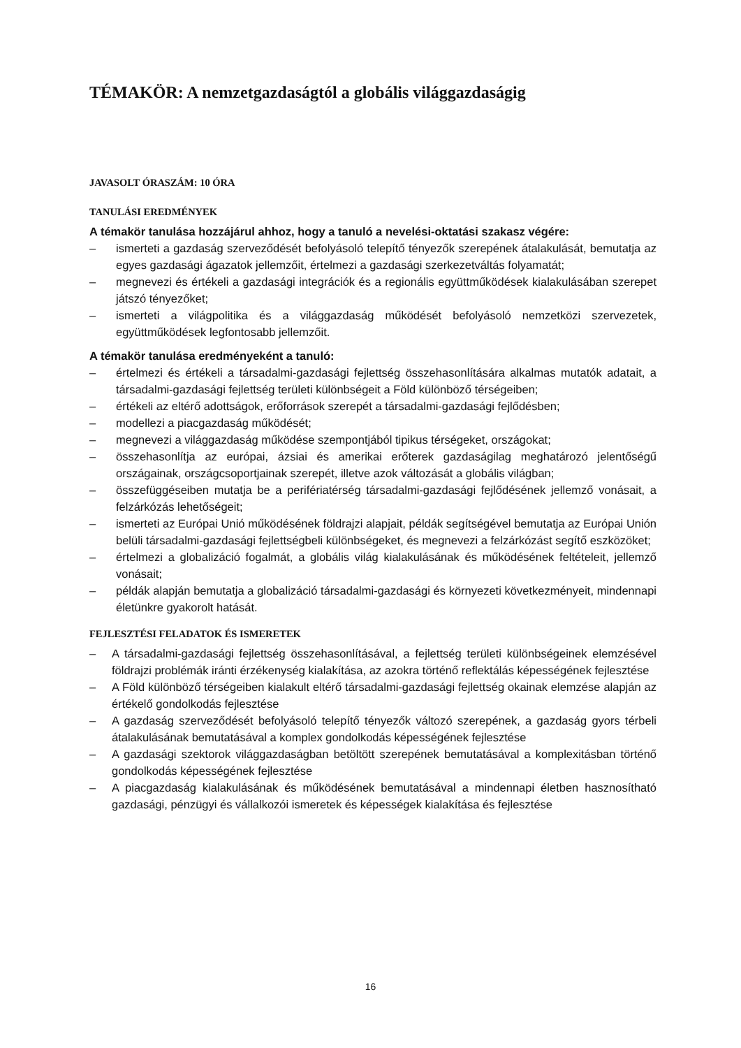TÉMAKÖR: A nemzetgazdaságtól a globális világgazdaságig
JAVASOLT ÓRASZÁM: 10 ÓRA
TANULÁSI EREDMÉNYEK
A témakör tanulása hozzájárul ahhoz, hogy a tanuló a nevelési-oktatási szakasz végére:
– ismerteti a gazdaság szerveződését befolyásoló telepítő tényezők szerepének átalakulását, bemutatja az egyes gazdasági ágazatok jellemzőit, értelmezi a gazdasági szerkezetváltás folyamatát;
– megnevezi és értékeli a gazdasági integrációk és a regionális együttműködések kialakulásában szerepet játszó tényezőket;
– ismerteti a világpolitika és a világgazdaság működését befolyásoló nemzetközi szervezetek, együttműködések legfontosabb jellemzőit.
A témakör tanulása eredményeként a tanuló:
– értelmezi és értékeli a társadalmi-gazdasági fejlettség összehasonlítására alkalmas mutatók adatait, a társadalmi-gazdasági fejlettség területi különbségeit a Föld különböző térségeiben;
– értékeli az eltérő adottságok, erőforrások szerepét a társadalmi-gazdasági fejlődésben;
– modellezi a piacgazdaság működését;
– megnevezi a világgazdaság működése szempontjából tipikus térségeket, országokat;
– összehasonlítja az európai, ázsiai és amerikai erőterek gazdaságilag meghatározó jelentőségű országainak, országcsoportjainak szerepét, illetve azok változását a globális világban;
– összefüggéseiben mutatja be a perifériatérség társadalmi-gazdasági fejlődésének jellemző vonásait, a felzárkózás lehetőségeit;
– ismerteti az Európai Unió működésének földrajzi alapjait, példák segítségével bemutatja az Európai Unión belüli társadalmi-gazdasági fejlettségbeli különbségeket, és megnevezi a felzárkózást segítő eszközöket;
– értelmezi a globalizáció fogalmát, a globális világ kialakulásának és működésének feltételeit, jellemző vonásait;
– példák alapján bemutatja a globalizáció társadalmi-gazdasági és környezeti következményeit, mindennapi életünkre gyakorolt hatását.
FEJLESZTÉSI FELADATOK ÉS ISMERETEK
– A társadalmi-gazdasági fejlettség összehasonlításával, a fejlettség területi különbségeinek elemzésével földrajzi problémák iránti érzékenység kialakítása, az azokra történő reflektálás képességének fejlesztése
– A Föld különböző térségeiben kialakult eltérő társadalmi-gazdasági fejlettség okainak elemzése alapján az értékelő gondolkodás fejlesztése
– A gazdaság szerveződését befolyásoló telepítő tényezők változó szerepének, a gazdaság gyors térbeli átalakulásának bemutatásával a komplex gondolkodás képességének fejlesztése
– A gazdasági szektorok világgazdaságban betöltött szerepének bemutatásával a komplexitásban történő gondolkodás képességének fejlesztése
– A piacgazdaság kialakulásának és működésének bemutatásával a mindennapi életben hasznosítható gazdasági, pénzügyi és vállalkozói ismeretek és képességek kialakítása és fejlesztése
16